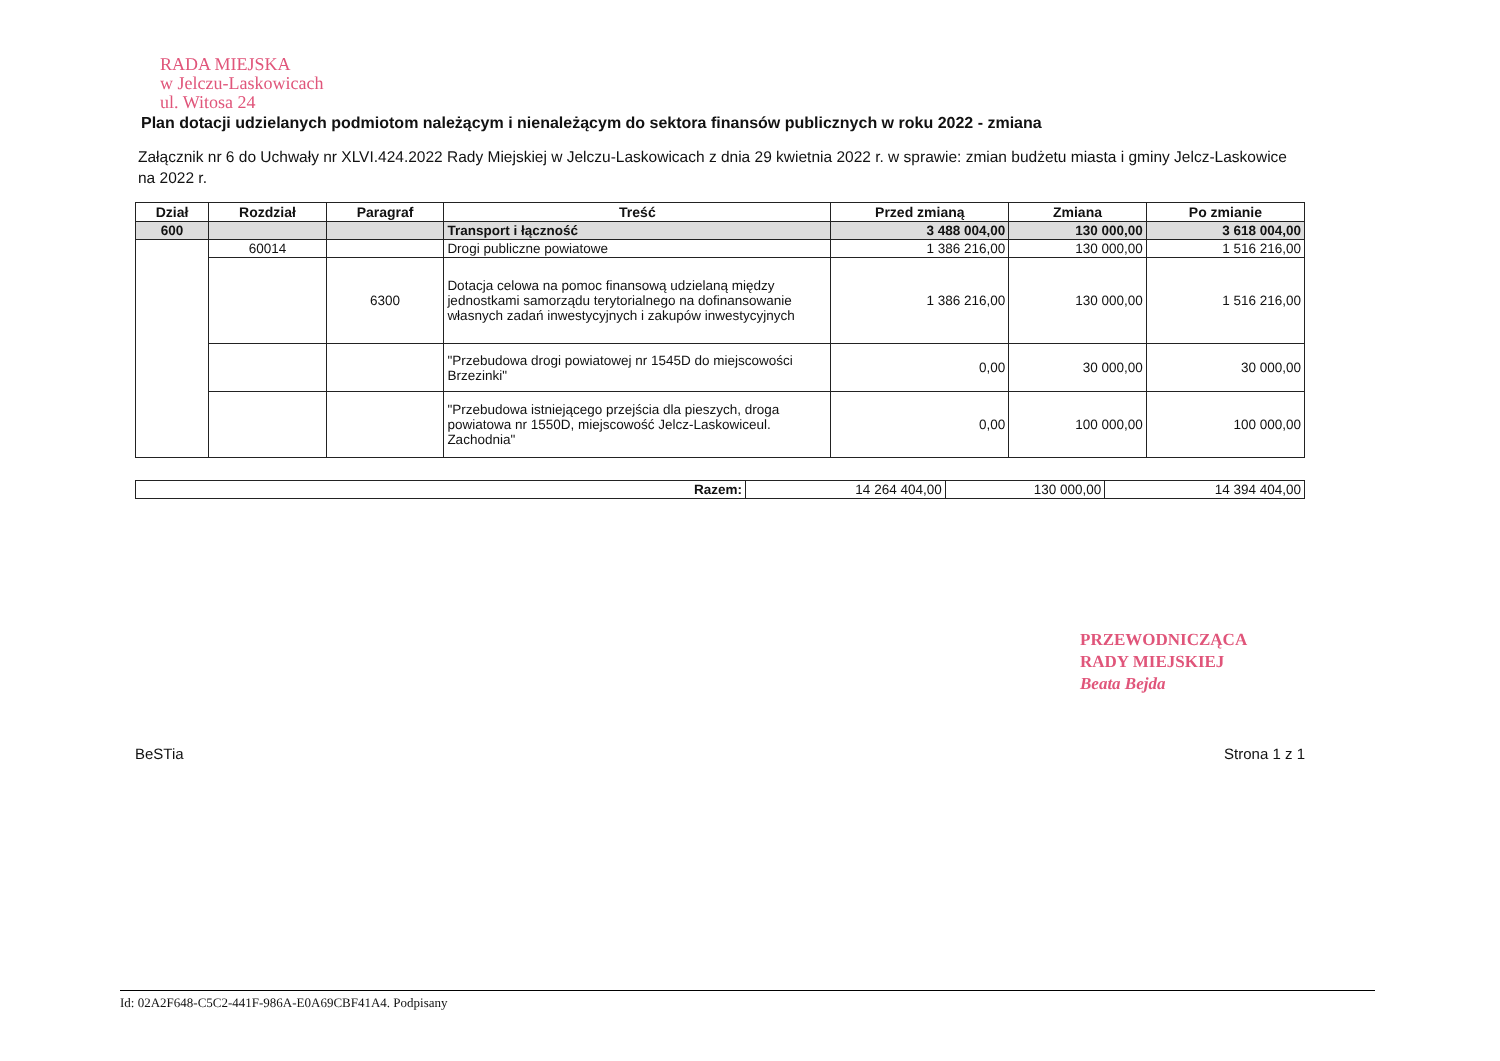RADA MIEJSKA
w Jelczu-Laskowicach
ul. Witosa 24
Plan dotacji udzielanych podmiotom należącym i nienależącym do sektora finansów publicznych w roku 2022 - zmiana
Załącznik nr 6 do Uchwały nr XLVI.424.2022 Rady Miejskiej w Jelczu-Laskowicach z dnia 29 kwietnia 2022 r. w sprawie: zmian budżetu miasta i gminy Jelcz-Laskowice na 2022 r.
| Dział | Rozdział | Paragraf | Treść | Przed zmianą | Zmiana | Po zmianie |
| --- | --- | --- | --- | --- | --- | --- |
| 600 | | | Transport i łączność | 3 488 004,00 | 130 000,00 | 3 618 004,00 |
| | 60014 | | Drogi publiczne powiatowe | 1 386 216,00 | 130 000,00 | 1 516 216,00 |
| | | 6300 | Dotacja celowa na pomoc finansową udzielaną między jednostkami samorządu terytorialnego na dofinansowanie własnych zadań inwestycyjnych i zakupów inwestycyjnych | 1 386 216,00 | 130 000,00 | 1 516 216,00 |
| | | | "Przebudowa drogi powiatowej nr 1545D do miejscowości Brzezinki" | 0,00 | 30 000,00 | 30 000,00 |
| | | | "Przebudowa istniejącego przejścia dla pieszych, droga powiatowa nr 1550D, miejscowość Jelcz-Laskowiceul. Zachodnia" | 0,00 | 100 000,00 | 100 000,00 |
| Razem: | 14 264 404,00 | 130 000,00 | 14 394 404,00 |
PRZEWODNICZĄCA
RADY MIEJSKIEJ
Beata Bejda
BeSTia Strona 1 z 1
Id: 02A2F648-C5C2-441F-986A-E0A69CBF41A4. Podpisany